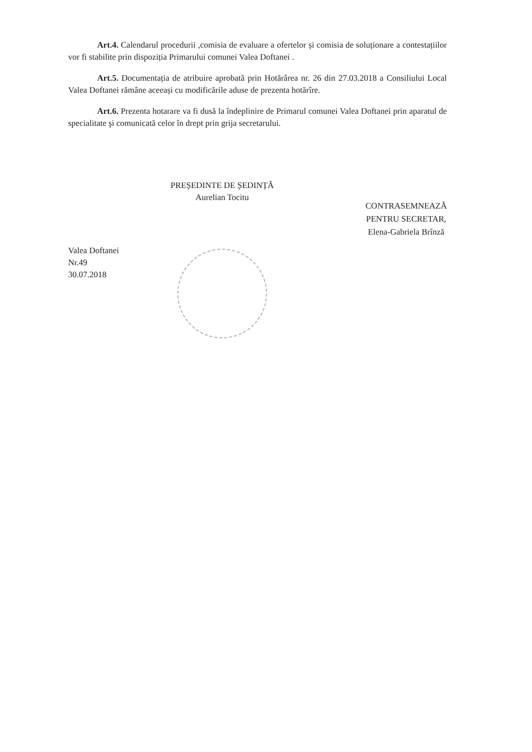Art.4. Calendarul procedurii ,comisia de evaluare a ofertelor și comisia de soluționare a contestațiilor vor fi stabilite prin dispoziția Primarului comunei Valea Doftanei .
Art.5. Documentația de atribuire aprobată prin Hotărârea nr. 26 din 27.03.2018 a Consiliului Local Valea Doftanei rămâne aceeași cu modificările aduse de prezenta hotărîre.
Art.6. Prezenta hotarare va fi dusă la îndeplinire de Primarul comunei Valea Doftanei prin aparatul de specialitate şi comunicată celor în drept prin grija secretarului.
Valea Doftanei
Nr.49
30.07.2018
PREȘEDINTE DE ȘEDINȚĂ
Aurelian Tocitu
CONTRASEMNEAZĂ
PENTRU SECRETAR,
Elena-Gabriela Brînză